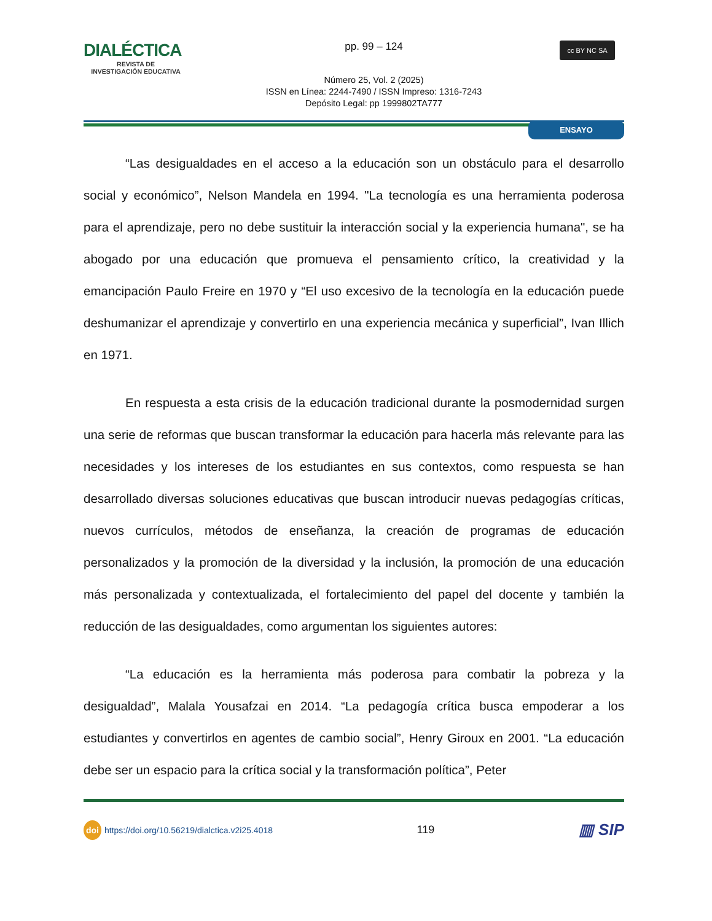DIALÉCTICA
REVISTA DE
INVESTIGACIÓN EDUCATIVA
pp. 99 – 124
Número 25, Vol. 2 (2025)
ISSN en Línea: 2244-7490 / ISSN Impreso: 1316-7243
Depósito Legal: pp 1999802TA777
cc BY NC SA
ENSAYO
“Las desigualdades en el acceso a la educación son un obstáculo para el desarrollo social y económico”, Nelson Mandela en 1994. "La tecnología es una herramienta poderosa para el aprendizaje, pero no debe sustituir la interacción social y la experiencia humana", se ha abogado por una educación que promueva el pensamiento crítico, la creatividad y la emancipación Paulo Freire en 1970 y “El uso excesivo de la tecnología en la educación puede deshumanizar el aprendizaje y convertirlo en una experiencia mecánica y superficial”, Ivan Illich en 1971.
En respuesta a esta crisis de la educación tradicional durante la posmodernidad surgen una serie de reformas que buscan transformar la educación para hacerla más relevante para las necesidades y los intereses de los estudiantes en sus contextos, como respuesta se han desarrollado diversas soluciones educativas que buscan introducir nuevas pedagogías críticas, nuevos currículos, métodos de enseñanza, la creación de programas de educación personalizados y la promoción de la diversidad y la inclusión, la promoción de una educación más personalizada y contextualizada, el fortalecimiento del papel del docente y también la reducción de las desigualdades, como argumentan los siguientes autores:
“La educación es la herramienta más poderosa para combatir la pobreza y la desigualdad”, Malala Yousafzai en 2014. “La pedagogía crítica busca empoderar a los estudiantes y convertirlos en agentes de cambio social”, Henry Giroux en 2001. “La educación debe ser un espacio para la crítica social y la transformación política”, Peter
doi https://doi.org/10.56219/dialctica.v2i25.4018
119
▥ SIP